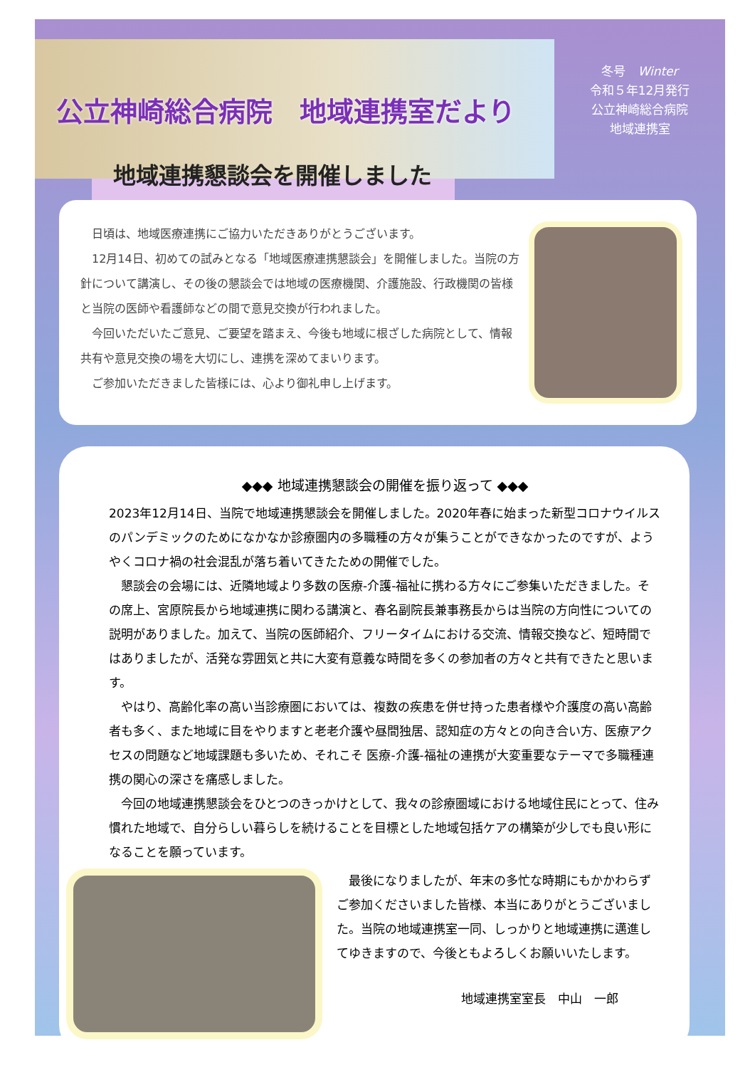公立神崎総合病院　地域連携室だより
冬号　Winter
令和５年12月発行
公立神崎総合病院
地域連携室
地域連携懇談会を開催しました
　日頃は、地域医療連携にご協力いただきありがとうございます。
　12月14日、初めての試みとなる「地域医療連携懇談会」を開催しました。当院の方針について講演し、その後の懇談会では地域の医療機関、介護施設、行政機関の皆様と当院の医師や看護師などの間で意見交換が行われました。
　今回いただいたご意見、ご要望を踏まえ、今後も地域に根ざした病院として、情報共有や意見交換の場を大切にし、連携を深めてまいります。
　ご参加いただきました皆様には、心より御礼申し上げます。
◆◆◆ 地域連携懇談会の開催を振り返って ◆◆◆
2023年12月14日、当院で地域連携懇談会を開催しました。2020年春に始まった新型コロナウイルスのパンデミックのためになかなか診療圏内の多職種の方々が集うことができなかったのですが、ようやくコロナ禍の社会混乱が落ち着いてきたための開催でした。
　懇談会の会場には、近隣地域より多数の医療-介護-福祉に携わる方々にご参集いただきました。その席上、宮原院長から地域連携に関わる講演と、春名副院長兼事務長からは当院の方向性についての説明がありました。加えて、当院の医師紹介、フリータイムにおける交流、情報交換など、短時間ではありましたが、活発な雰囲気と共に大変有意義な時間を多くの参加者の方々と共有できたと思います。
　やはり、高齢化率の高い当診療圏においては、複数の疾患を併せ持った患者様や介護度の高い高齢者も多く、また地域に目をやりますと老老介護や昼間独居、認知症の方々との向き合い方、医療アクセスの問題など地域課題も多いため、それこそ 医療-介護-福祉の連携が大変重要なテーマで多職種連携の関心の深さを痛感しました。
　今回の地域連携懇談会をひとつのきっかけとして、我々の診療圏域における地域住民にとって、住み慣れた地域で、自分らしい暮らしを続けることを目標とした地域包括ケアの構築が少しでも良い形になることを願っています。
　最後になりましたが、年末の多忙な時期にもかかわらずご参加くださいました皆様、本当にありがとうございました。当院の地域連携室一同、しっかりと地域連携に邁進してゆきますので、今後ともよろしくお願いいたします。
地域連携室室長　中山　一郎